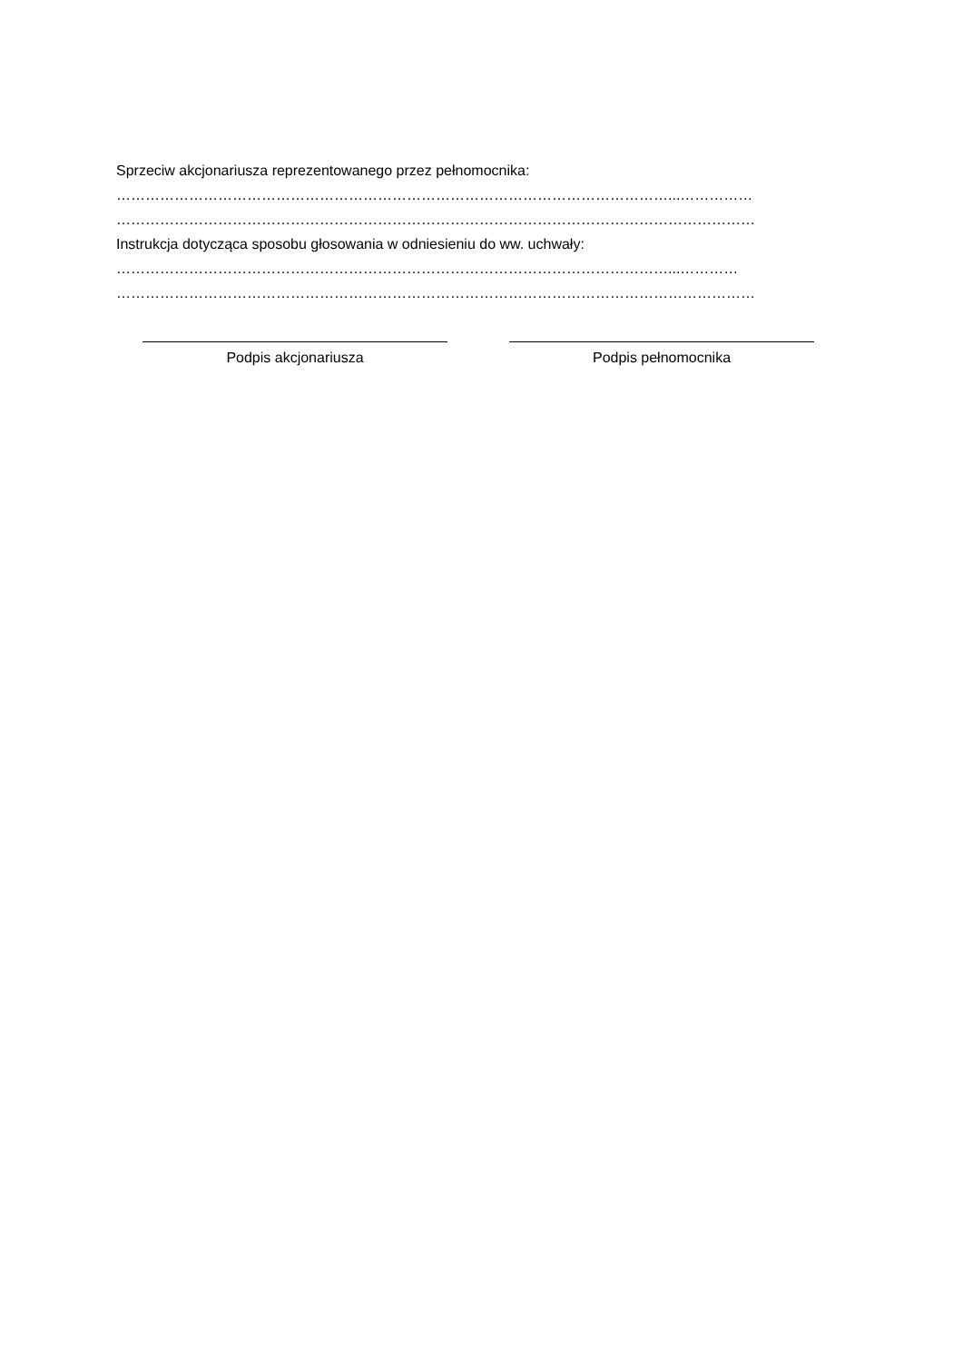Sprzeciw akcjonariusza reprezentowanego przez pełnomocnika:
……………………………………………………………………………………………………...……………
……………………………………………………………………………………………………………………
Instrukcja dotycząca sposobu głosowania w odniesieniu do ww. uchwały:
……………………………………………………………………………………………………...…………
……………………………………………………………………………………………………………………
Podpis akcjonariusza Podpis pełnomocnika